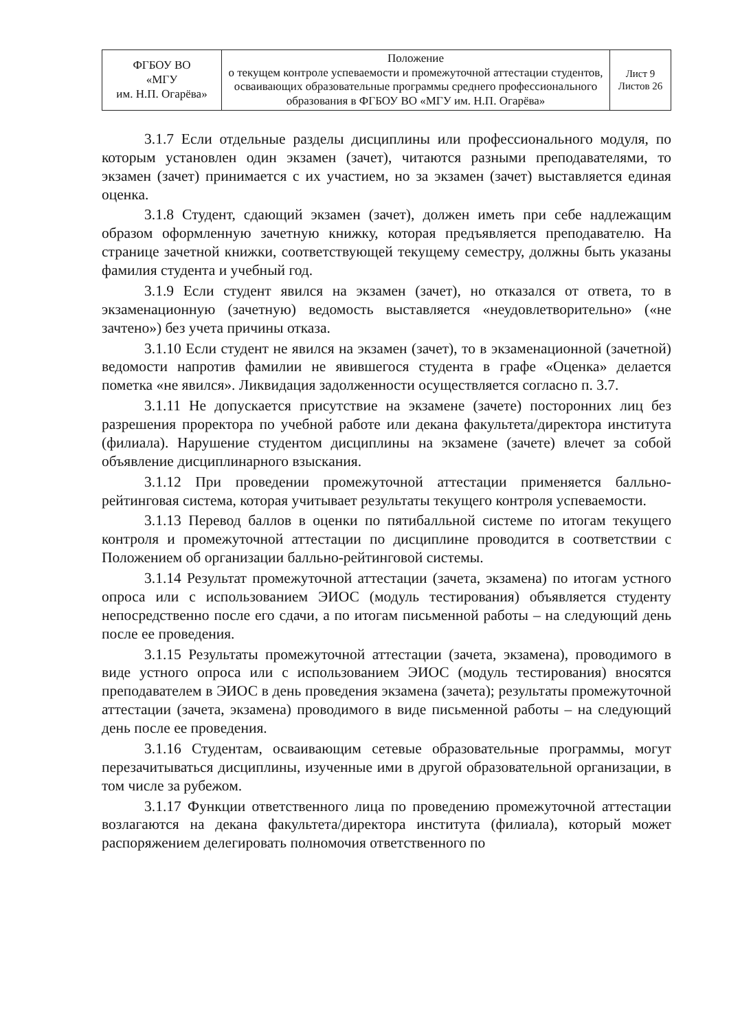| ФГБОУ ВО «МГУ им. Н.П. Огарёва» | Положение о текущем контроле успеваемости и промежуточной аттестации студентов, осваивающих образовательные программы среднего профессионального образования в ФГБОУ ВО «МГУ им. Н.П. Огарёва» | Лист 9 Листов 26 |
3.1.7 Если отдельные разделы дисциплины или профессионального модуля, по которым установлен один экзамен (зачет), читаются разными преподавателями, то экзамен (зачет) принимается с их участием, но за экзамен (зачет) выставляется единая оценка.
3.1.8 Студент, сдающий экзамен (зачет), должен иметь при себе надлежащим образом оформленную зачетную книжку, которая предъявляется преподавателю. На странице зачетной книжки, соответствующей текущему семестру, должны быть указаны фамилия студента и учебный год.
3.1.9 Если студент явился на экзамен (зачет), но отказался от ответа, то в экзаменационную (зачетную) ведомость выставляется «неудовлетворительно» («не зачтено») без учета причины отказа.
3.1.10 Если студент не явился на экзамен (зачет), то в экзаменационной (зачетной) ведомости напротив фамилии не явившегося студента в графе «Оценка» делается пометка «не явился». Ликвидация задолженности осуществляется согласно п. 3.7.
3.1.11 Не допускается присутствие на экзамене (зачете) посторонних лиц без разрешения проректора по учебной работе или декана факультета/директора института (филиала). Нарушение студентом дисциплины на экзамене (зачете) влечет за собой объявление дисциплинарного взыскания.
3.1.12 При проведении промежуточной аттестации применяется балльно-рейтинговая система, которая учитывает результаты текущего контроля успеваемости.
3.1.13 Перевод баллов в оценки по пятибалльной системе по итогам текущего контроля и промежуточной аттестации по дисциплине проводится в соответствии с Положением об организации балльно-рейтинговой системы.
3.1.14 Результат промежуточной аттестации (зачета, экзамена) по итогам устного опроса или с использованием ЭИОС (модуль тестирования) объявляется студенту непосредственно после его сдачи, а по итогам письменной работы – на следующий день после ее проведения.
3.1.15 Результаты промежуточной аттестации (зачета, экзамена), проводимого в виде устного опроса или с использованием ЭИОС (модуль тестирования) вносятся преподавателем в ЭИОС в день проведения экзамена (зачета); результаты промежуточной аттестации (зачета, экзамена) проводимого в виде письменной работы – на следующий день после ее проведения.
3.1.16 Студентам, осваивающим сетевые образовательные программы, могут перезачитываться дисциплины, изученные ими в другой образовательной организации, в том числе за рубежом.
3.1.17 Функции ответственного лица по проведению промежуточной аттестации возлагаются на декана факультета/директора института (филиала), который может распоряжением делегировать полномочия ответственного по